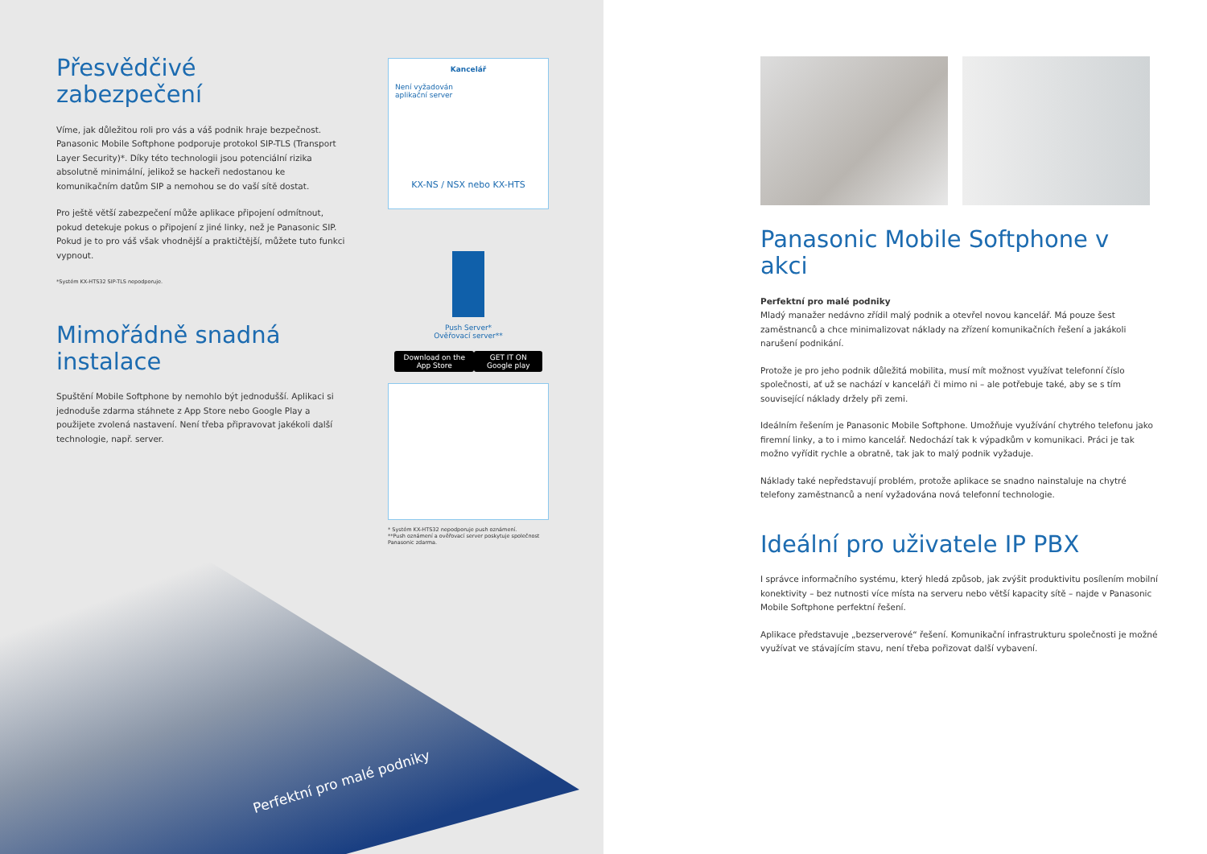Přesvědčivé zabezpečení
Víme, jak důležitou roli pro vás a váš podnik hraje bezpečnost. Panasonic Mobile Softphone podporuje protokol SIP-TLS (Transport Layer Security)*. Díky této technologii jsou potenciální rizika absolutně minimální, jelikož se hackeři nedostanou ke komunikačním datům SIP a nemohou se do vaší sítě dostat.
Pro ještě větší zabezpečení může aplikace připojení odmítnout, pokud detekuje pokus o připojení z jiné linky, než je Panasonic SIP. Pokud je to pro váš však vhodnější a praktičtější, můžete tuto funkci vypnout.
*Systém KX-HTS32 SIP-TLS nepodporuje.
Mimořádně snadná instalace
Spuštění Mobile Softphone by nemohlo být jednodušší. Aplikaci si jednoduše zdarma stáhnete z App Store nebo Google Play a použijete zvolená nastavení. Není třeba připravovat jakékoli další technologie, např. server.
Kancelář
Není vyžadován
aplikační server
KX-NS / NSX nebo KX-HTS
Push Server*
Ověřovací server**
Download on the App Store GET IT ON Google play
* Systém KX-HTS32 nepodporuje push oznámení.
**Push oznámení a ověřovací server poskytuje společnost Panasonic zdarma.
Perfektní pro malé podniky
Panasonic Mobile Softphone v akci
Perfektní pro malé podniky
Mladý manažer nedávno zřídil malý podnik a otevřel novou kancelář. Má pouze šest zaměstnanců a chce minimalizovat náklady na zřízení komunikačních řešení a jakákoli narušení podnikání.
Protože je pro jeho podnik důležitá mobilita, musí mít možnost využívat telefonní číslo společnosti, ať už se nachází v kanceláři či mimo ni – ale potřebuje také, aby se s tím související náklady držely při zemi.
Ideálním řešením je Panasonic Mobile Softphone. Umožňuje využívání chytrého telefonu jako firemní linky, a to i mimo kancelář. Nedochází tak k výpadkům v komunikaci. Práci je tak možno vyřídit rychle a obratně, tak jak to malý podnik vyžaduje.
Náklady také nepředstavují problém, protože aplikace se snadno nainstaluje na chytré telefony zaměstnanců a není vyžadována nová telefonní technologie.
Ideální pro uživatele IP PBX
I správce informačního systému, který hledá způsob, jak zvýšit produktivitu posílením mobilní konektivity – bez nutnosti více místa na serveru nebo větší kapacity sítě – najde v Panasonic Mobile Softphone perfektní řešení.
Aplikace představuje „bezserverové“ řešení. Komunikační infrastrukturu společnosti je možné využívat ve stávajícím stavu, není třeba pořizovat další vybavení.